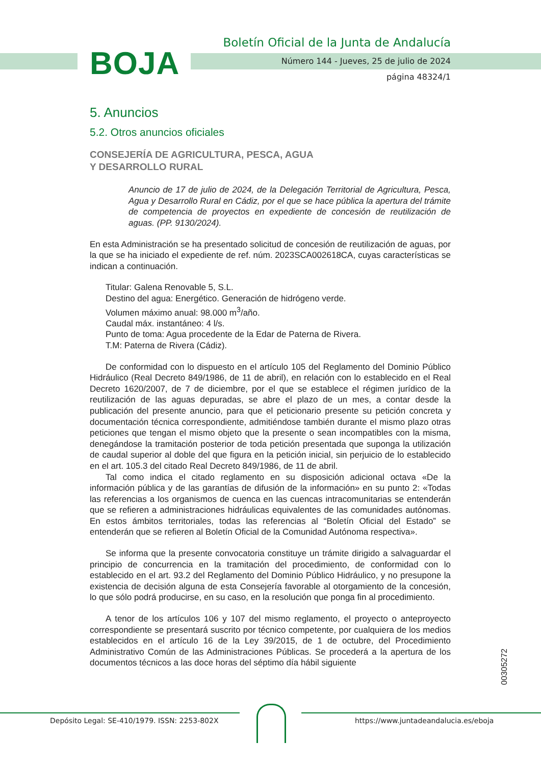BOJA
Boletín Oficial de la Junta de Andalucía
Número 144 - Jueves, 25 de julio de 2024
página 48324/1
5. Anuncios
5.2. Otros anuncios oficiales
CONSEJERÍA DE AGRICULTURA, PESCA, AGUA
Y DESARROLLO RURAL
Anuncio de 17 de julio de 2024, de la Delegación Territorial de Agricultura, Pesca, Agua y Desarrollo Rural en Cádiz, por el que se hace pública la apertura del trámite de competencia de proyectos en expediente de concesión de reutilización de aguas. (PP. 9130/2024).
En esta Administración se ha presentado solicitud de concesión de reutilización de aguas, por la que se ha iniciado el expediente de ref. núm. 2023SCA002618CA, cuyas características se indican a continuación.
Titular: Galena Renovable 5, S.L.
Destino del agua: Energético. Generación de hidrógeno verde.
Volumen máximo anual: 98.000 m<sup>3</sup>/año.
Caudal máx. instantáneo: 4 l/s.
Punto de toma: Agua procedente de la Edar de Paterna de Rivera.
T.M: Paterna de Rivera (Cádiz).
De conformidad con lo dispuesto en el artículo 105 del Reglamento del Dominio Público Hidráulico (Real Decreto 849/1986, de 11 de abril), en relación con lo establecido en el Real Decreto 1620/2007, de 7 de diciembre, por el que se establece el régimen jurídico de la reutilización de las aguas depuradas, se abre el plazo de un mes, a contar desde la publicación del presente anuncio, para que el peticionario presente su petición concreta y documentación técnica correspondiente, admitiéndose también durante el mismo plazo otras peticiones que tengan el mismo objeto que la presente o sean incompatibles con la misma, denegándose la tramitación posterior de toda petición presentada que suponga la utilización de caudal superior al doble del que figura en la petición inicial, sin perjuicio de lo establecido en el art. 105.3 del citado Real Decreto 849/1986, de 11 de abril.
Tal como indica el citado reglamento en su disposición adicional octava «De la información pública y de las garantías de difusión de la información» en su punto 2: «Todas las referencias a los organismos de cuenca en las cuencas intracomunitarias se entenderán que se refieren a administraciones hidráulicas equivalentes de las comunidades autónomas. En estos ámbitos territoriales, todas las referencias al “Boletín Oficial del Estado” se entenderán que se refieren al Boletín Oficial de la Comunidad Autónoma respectiva».
Se informa que la presente convocatoria constituye un trámite dirigido a salvaguardar el principio de concurrencia en la tramitación del procedimiento, de conformidad con lo establecido en el art. 93.2 del Reglamento del Dominio Público Hidráulico, y no presupone la existencia de decisión alguna de esta Consejería favorable al otorgamiento de la concesión, lo que sólo podrá producirse, en su caso, en la resolución que ponga fin al procedimiento.
A tenor de los artículos 106 y 107 del mismo reglamento, el proyecto o anteproyecto correspondiente se presentará suscrito por técnico competente, por cualquiera de los medios establecidos en el artículo 16 de la Ley 39/2015, de 1 de octubre, del Procedimiento Administrativo Común de las Administraciones Públicas. Se procederá a la apertura de los documentos técnicos a las doce horas del séptimo día hábil siguiente
00305272
Depósito Legal: SE-410/1979. ISSN: 2253-802X
https://www.juntadeandalucia.es/eboja